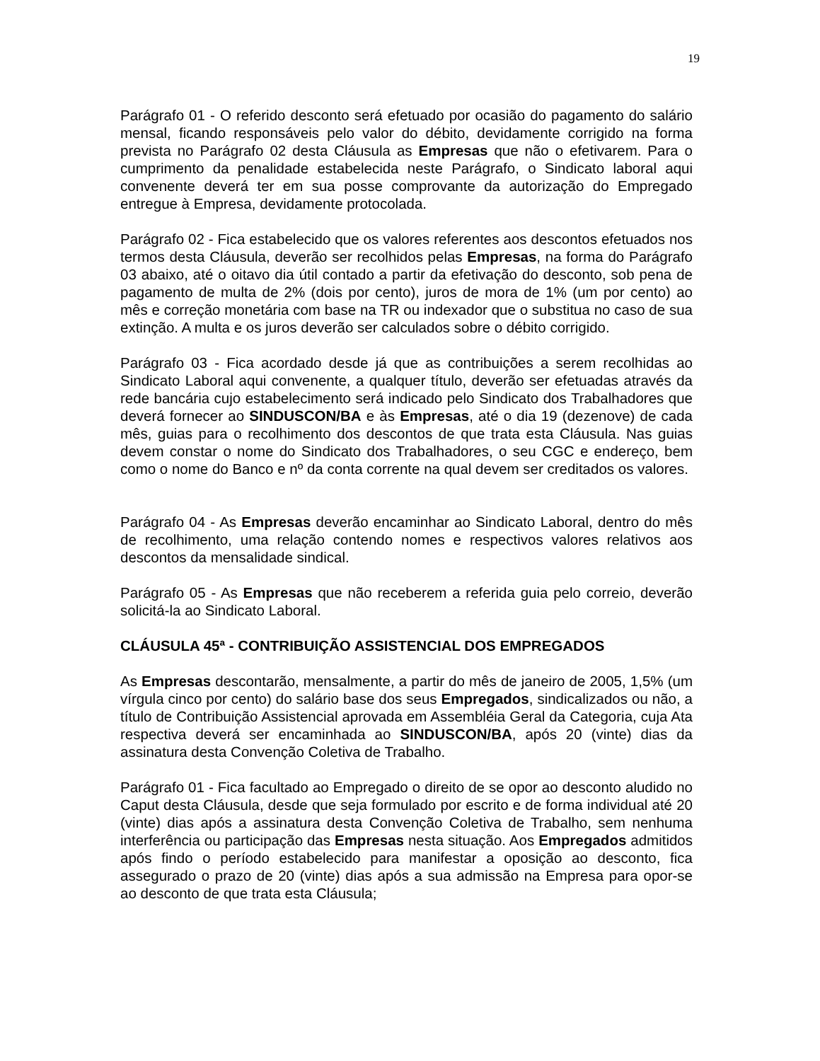19
Parágrafo 01 - O referido desconto será efetuado por ocasião do pagamento do salário mensal, ficando responsáveis pelo valor do débito, devidamente corrigido na forma prevista no Parágrafo 02 desta Cláusula as Empresas que não o efetivarem. Para o cumprimento da penalidade estabelecida neste Parágrafo, o Sindicato laboral aqui convenente deverá ter em sua posse comprovante da autorização do Empregado entregue à Empresa, devidamente protocolada.
Parágrafo 02 - Fica estabelecido que os valores referentes aos descontos efetuados nos termos desta Cláusula, deverão ser recolhidos pelas Empresas, na forma do Parágrafo 03 abaixo, até o oitavo dia útil contado a partir da efetivação do desconto, sob pena de pagamento de multa de 2% (dois por cento), juros de mora de 1% (um por cento) ao mês e correção monetária com base na TR ou indexador que o substitua no caso de sua extinção. A multa e os juros deverão ser calculados sobre o débito corrigido.
Parágrafo 03 - Fica acordado desde já que as contribuições a serem recolhidas ao Sindicato Laboral aqui convenente, a qualquer título, deverão ser efetuadas através da rede bancária cujo estabelecimento será indicado pelo Sindicato dos Trabalhadores que deverá fornecer ao SINDUSCON/BA e às Empresas, até o dia 19 (dezenove) de cada mês, guias para o recolhimento dos descontos de que trata esta Cláusula. Nas guias devem constar o nome do Sindicato dos Trabalhadores, o seu CGC e endereço, bem como o nome do Banco e nº da conta corrente na qual devem ser creditados os valores.
Parágrafo 04 - As Empresas deverão encaminhar ao Sindicato Laboral, dentro do mês de recolhimento, uma relação contendo nomes e respectivos valores relativos aos descontos da mensalidade sindical.
Parágrafo 05 - As Empresas que não receberem a referida guia pelo correio, deverão solicitá-la ao Sindicato Laboral.
CLÁUSULA 45ª - CONTRIBUIÇÃO ASSISTENCIAL DOS EMPREGADOS
As Empresas descontarão, mensalmente, a partir do mês de janeiro de 2005, 1,5% (um vírgula cinco por cento) do salário base dos seus Empregados, sindicalizados ou não, a título de Contribuição Assistencial aprovada em Assembléia Geral da Categoria, cuja Ata respectiva deverá ser encaminhada ao SINDUSCON/BA, após 20 (vinte) dias da assinatura desta Convenção Coletiva de Trabalho.
Parágrafo 01 - Fica facultado ao Empregado o direito de se opor ao desconto aludido no Caput desta Cláusula, desde que seja formulado por escrito e de forma individual até 20 (vinte) dias após a assinatura desta Convenção Coletiva de Trabalho, sem nenhuma interferência ou participação das Empresas nesta situação. Aos Empregados admitidos após findo o período estabelecido para manifestar a oposição ao desconto, fica assegurado o prazo de 20 (vinte) dias após a sua admissão na Empresa para opor-se ao desconto de que trata esta Cláusula;